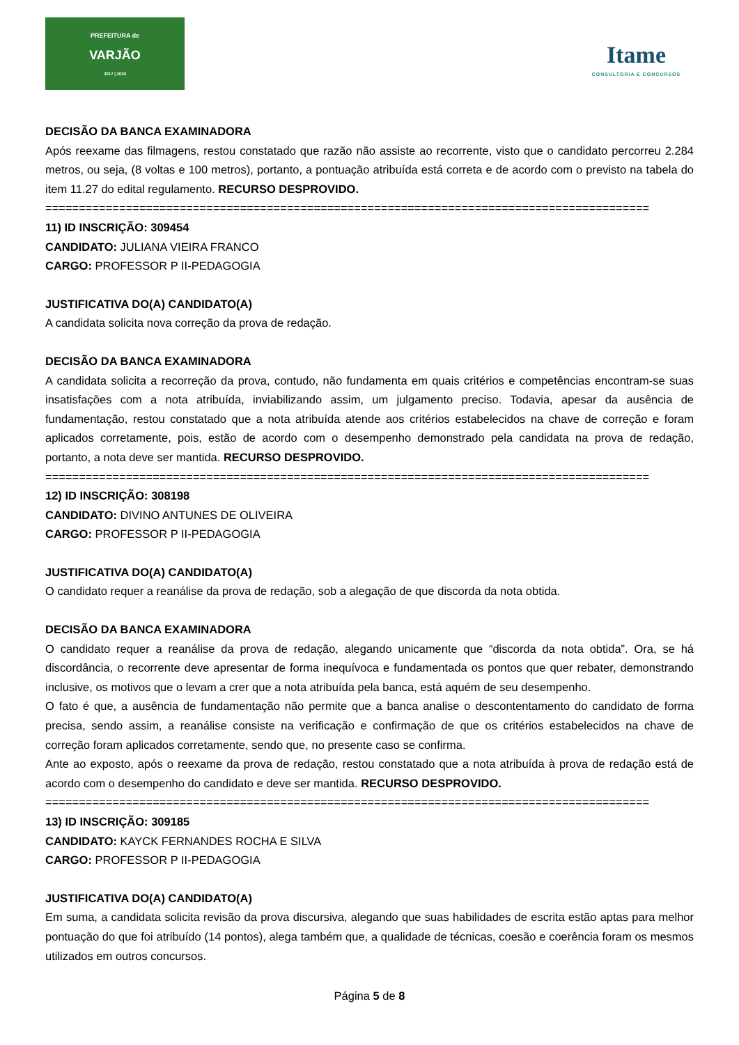PREFEITURA de
VARJÃO
2017 | 2020
Itame
CONSULTORIA E CONCURSOS
DECISÃO DA BANCA EXAMINADORA
Após reexame das filmagens, restou constatado que razão não assiste ao recorrente, visto que o candidato percorreu 2.284 metros, ou seja, (8 voltas e 100 metros), portanto, a pontuação atribuída está correta e de acordo com o previsto na tabela do item 11.27 do edital regulamento. RECURSO DESPROVIDO.
==========================================================================================
11) ID INSCRIÇÃO: 309454
CANDIDATO: JULIANA VIEIRA FRANCO
CARGO: PROFESSOR P II-PEDAGOGIA
JUSTIFICATIVA DO(A) CANDIDATO(A)
A candidata solicita nova correção da prova de redação.
DECISÃO DA BANCA EXAMINADORA
A candidata solicita a recorreção da prova, contudo, não fundamenta em quais critérios e competências encontram-se suas insatisfações com a nota atribuída, inviabilizando assim, um julgamento preciso. Todavia, apesar da ausência de fundamentação, restou constatado que a nota atribuída atende aos critérios estabelecidos na chave de correção e foram aplicados corretamente, pois, estão de acordo com o desempenho demonstrado pela candidata na prova de redação, portanto, a nota deve ser mantida. RECURSO DESPROVIDO.
==========================================================================================
12) ID INSCRIÇÃO: 308198
CANDIDATO: DIVINO ANTUNES DE OLIVEIRA
CARGO: PROFESSOR P II-PEDAGOGIA
JUSTIFICATIVA DO(A) CANDIDATO(A)
O candidato requer a reanálise da prova de redação, sob a alegação de que discorda da nota obtida.
DECISÃO DA BANCA EXAMINADORA
O candidato requer a reanálise da prova de redação, alegando unicamente que “discorda da nota obtida”. Ora, se há discordância, o recorrente deve apresentar de forma inequívoca e fundamentada os pontos que quer rebater, demonstrando inclusive, os motivos que o levam a crer que a nota atribuída pela banca, está aquém de seu desempenho.
O fato é que, a ausência de fundamentação não permite que a banca analise o descontentamento do candidato de forma precisa, sendo assim, a reanálise consiste na verificação e confirmação de que os critérios estabelecidos na chave de correção foram aplicados corretamente, sendo que, no presente caso se confirma.
Ante ao exposto, após o reexame da prova de redação, restou constatado que a nota atribuída à prova de redação está de acordo com o desempenho do candidato e deve ser mantida. RECURSO DESPROVIDO.
==========================================================================================
13) ID INSCRIÇÃO: 309185
CANDIDATO: KAYCK FERNANDES ROCHA E SILVA
CARGO: PROFESSOR P II-PEDAGOGIA
JUSTIFICATIVA DO(A) CANDIDATO(A)
Em suma, a candidata solicita revisão da prova discursiva, alegando que suas habilidades de escrita estão aptas para melhor pontuação do que foi atribuído (14 pontos), alega também que, a qualidade de técnicas, coesão e coerência foram os mesmos utilizados em outros concursos.
Página 5 de 8